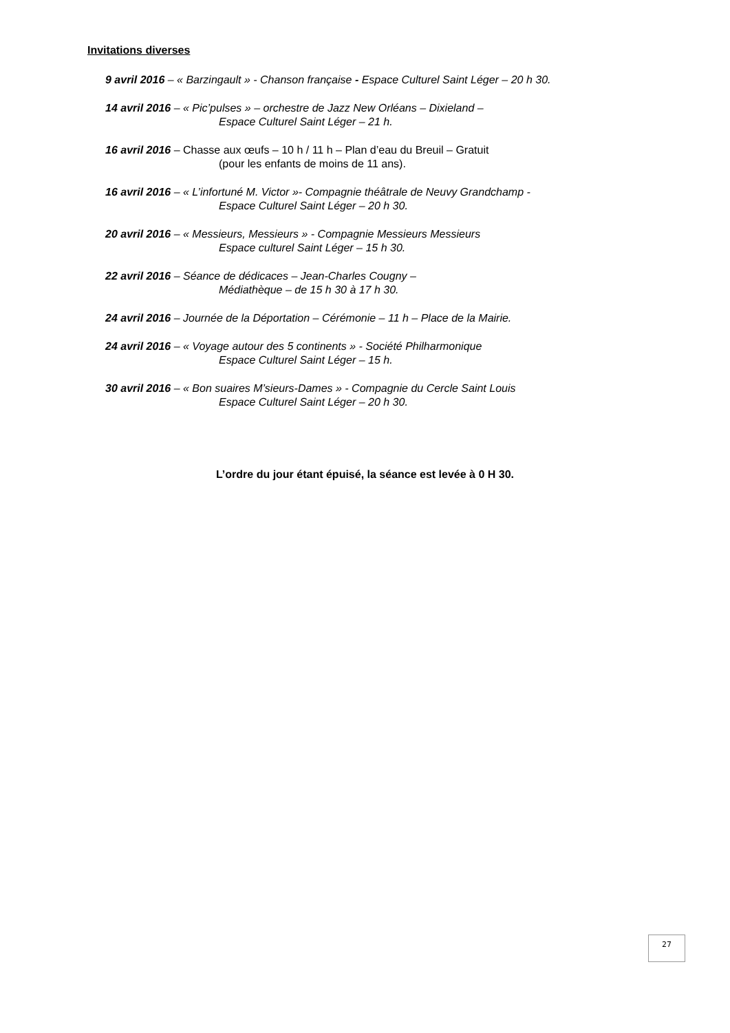Invitations diverses
9 avril 2016 – « Barzingault » - Chanson française - Espace Culturel Saint Léger – 20 h 30.
14 avril 2016 – « Pic’pulses » – orchestre de Jazz New Orléans – Dixieland –
Espace Culturel Saint Léger – 21 h.
16 avril 2016 – Chasse aux œufs – 10 h / 11 h – Plan d’eau du Breuil – Gratuit
(pour les enfants de moins de 11 ans).
16 avril 2016 – « L’infortuné M. Victor »- Compagnie théâtrale de Neuvy Grandchamp -
Espace Culturel Saint Léger – 20 h 30.
20 avril 2016 – « Messieurs, Messieurs » - Compagnie Messieurs Messieurs
Espace culturel Saint Léger – 15 h 30.
22 avril 2016 – Séance de dédicaces – Jean-Charles Cougny –
Médiathèque – de 15 h 30 à 17 h 30.
24 avril 2016 – Journée de la Déportation – Cérémonie – 11 h – Place de la Mairie.
24 avril 2016 – « Voyage autour des 5 continents » - Société Philharmonique
Espace Culturel Saint Léger – 15 h.
30 avril 2016 – « Bon suaires M’sieurs-Dames » - Compagnie du Cercle Saint Louis
Espace Culturel Saint Léger – 20 h 30.
L’ordre du jour étant épuisé, la séance est levée à 0 H 30.
27